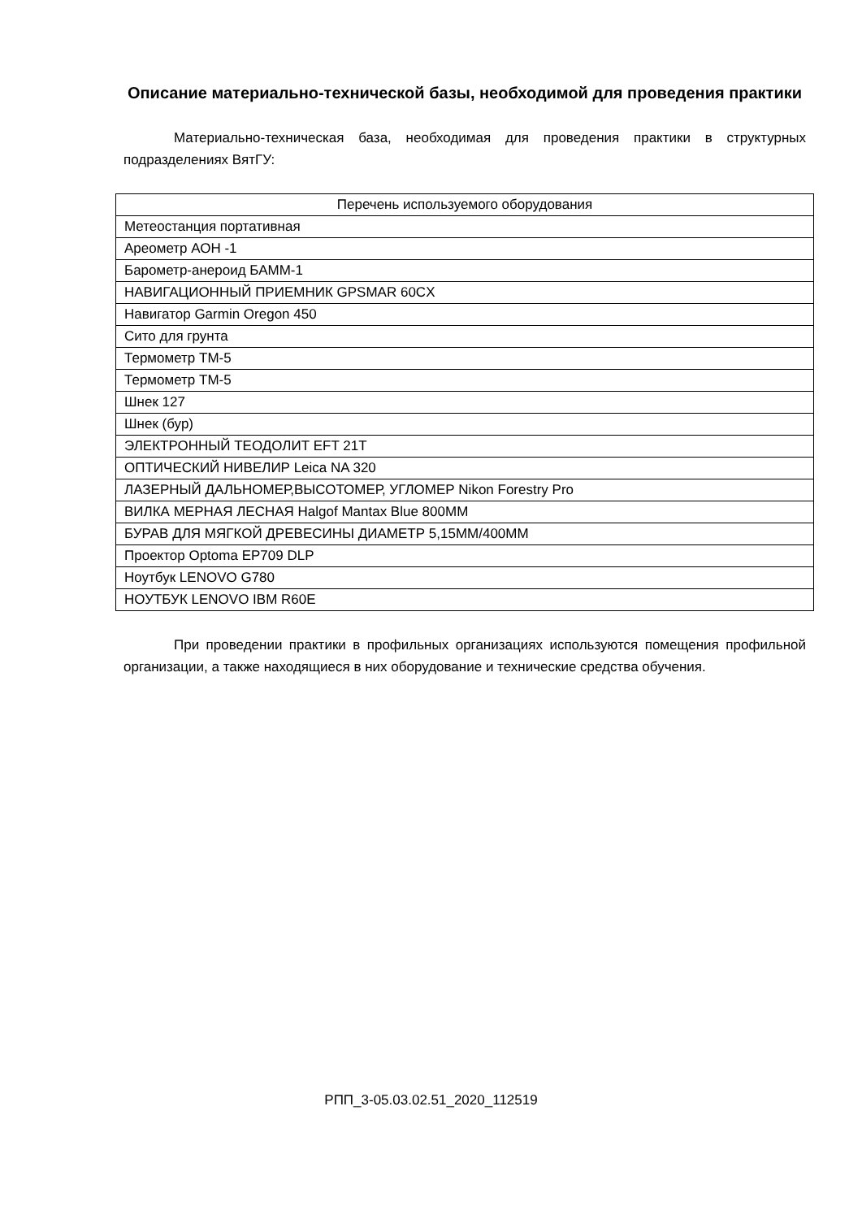Описание материально-технической базы, необходимой для проведения практики
Материально-техническая база, необходимая для проведения практики в структурных подразделениях ВятГУ:
| Перечень используемого оборудования |
| --- |
| Метеостанция портативная |
| Ареометр АОН -1 |
| Барометр-анероид БАММ-1 |
| НАВИГАЦИОННЫЙ ПРИЕМНИК GPSMAR 60CX |
| Навигатор Garmin Oregon 450 |
| Сито для грунта |
| Термометр ТМ-5 |
| Термометр ТМ-5 |
| Шнек 127 |
| Шнек (бур) |
| ЭЛЕКТРОННЫЙ ТЕОДОЛИТ EFT 21T |
| ОПТИЧЕСКИЙ НИВЕЛИР Leica NA 320 |
| ЛАЗЕРНЫЙ ДАЛЬНОМЕР,ВЫСОТОМЕР, УГЛОМЕР Nikon Forestry Pro |
| ВИЛКА МЕРНАЯ ЛЕСНАЯ Halgof Mantax Blue 800MM |
| БУРАВ ДЛЯ МЯГКОЙ ДРЕВЕСИНЫ ДИАМЕТР 5,15ММ/400ММ |
| Проектор Optoma EP709 DLP |
| Ноутбук LENOVO G780 |
| НОУТБУК LENOVO IBM R60E |
При проведении практики в профильных организациях используются помещения профильной организации, а также находящиеся в них оборудование и технические средства обучения.
РПП_3-05.03.02.51_2020_112519